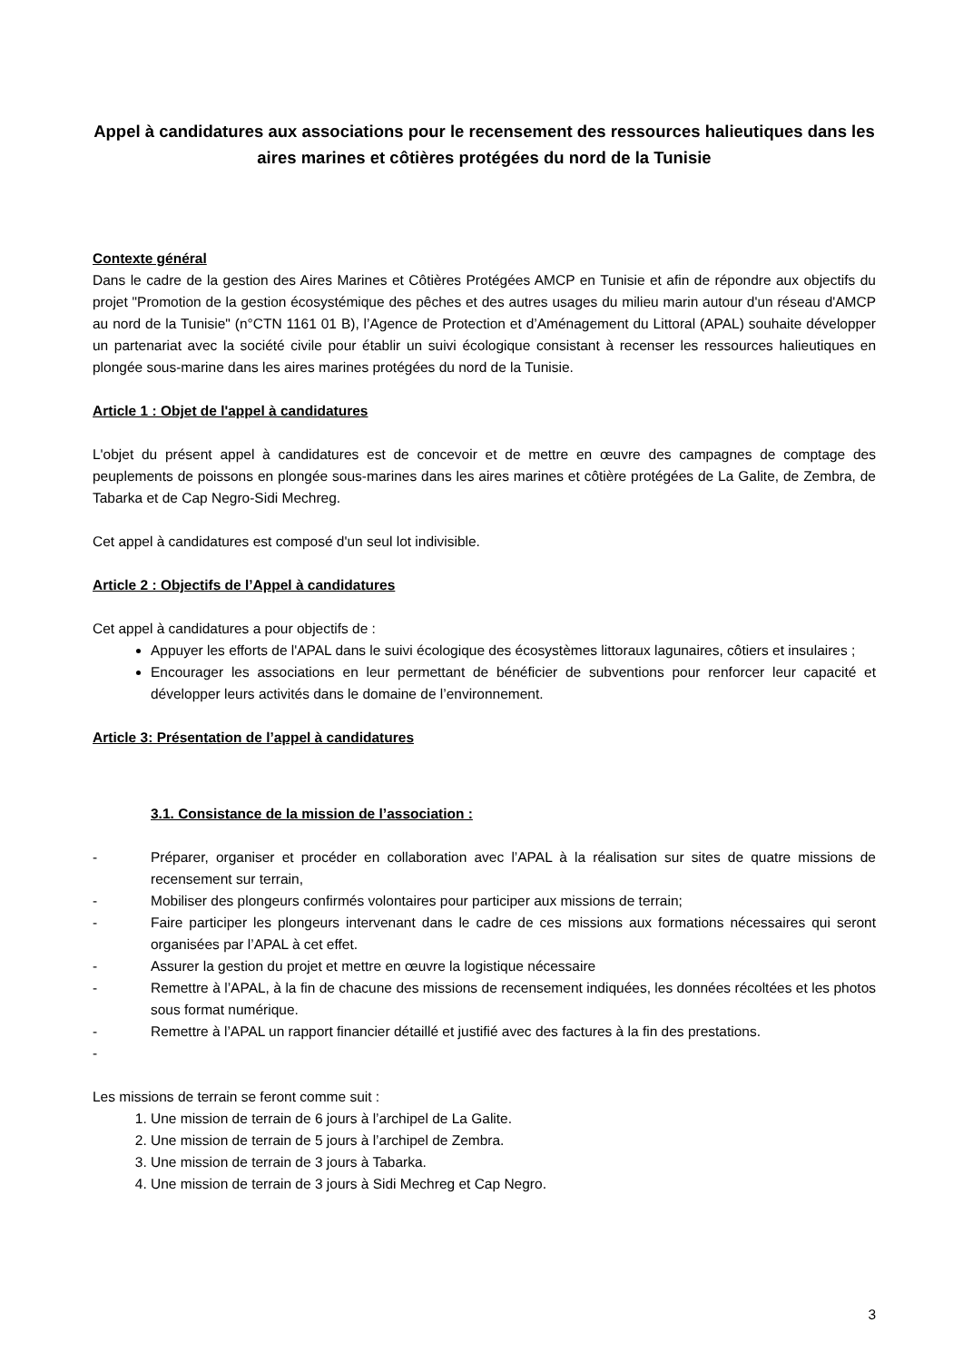Appel à candidatures aux associations pour le recensement des ressources halieutiques dans les aires marines et côtières protégées du nord de la Tunisie
Contexte général
Dans le cadre de la gestion des Aires Marines et Côtières Protégées AMCP en Tunisie et afin de répondre aux objectifs du projet "Promotion de la gestion écosystémique des pêches et des autres usages du milieu marin autour d'un réseau d'AMCP au nord de la Tunisie" (n°CTN 1161 01 B), l’Agence de Protection et d’Aménagement du Littoral (APAL) souhaite développer un partenariat avec la société civile pour établir un suivi écologique consistant à recenser les ressources halieutiques en plongée sous-marine dans les aires marines protégées du nord de la Tunisie.
Article 1 : Objet de l'appel à candidatures
L'objet du présent appel à candidatures est de concevoir et de mettre en œuvre des campagnes de comptage des peuplements de poissons en plongée sous-marines dans les aires marines et côtière protégées de La Galite, de Zembra, de Tabarka et de Cap Negro-Sidi Mechreg.
Cet appel à candidatures est composé d'un seul lot indivisible.
Article 2 : Objectifs de l’Appel à candidatures
Cet appel à candidatures a pour objectifs de :
Appuyer les efforts de l'APAL dans le suivi écologique des écosystèmes littoraux lagunaires, côtiers et insulaires ;
Encourager les associations en leur permettant de bénéficier de subventions pour renforcer leur capacité et développer leurs activités dans le domaine de l’environnement.
Article 3: Présentation de l’appel à candidatures
3.1. Consistance de la mission de l’association :
- Préparer, organiser et procéder en collaboration avec l’APAL à la réalisation sur sites de quatre missions de recensement sur terrain,
- Mobiliser des plongeurs confirmés volontaires pour participer aux missions de terrain;
- Faire participer les plongeurs intervenant dans le cadre de ces missions aux formations nécessaires qui seront organisées par l’APAL à cet effet.
- Assurer la gestion du projet et mettre en œuvre la logistique nécessaire
- Remettre à l’APAL, à la fin de chacune des missions de recensement indiquées, les données récoltées et les photos sous format numérique.
- Remettre à l’APAL un rapport financier détaillé et justifié avec des factures à la fin des prestations.
-
Les missions de terrain se feront comme suit :
1. Une mission de terrain de 6 jours à l’archipel de La Galite.
2. Une mission de terrain de 5 jours à l’archipel de Zembra.
3. Une mission de terrain de 3 jours à Tabarka.
4. Une mission de terrain de 3 jours à Sidi Mechreg et Cap Negro.
3